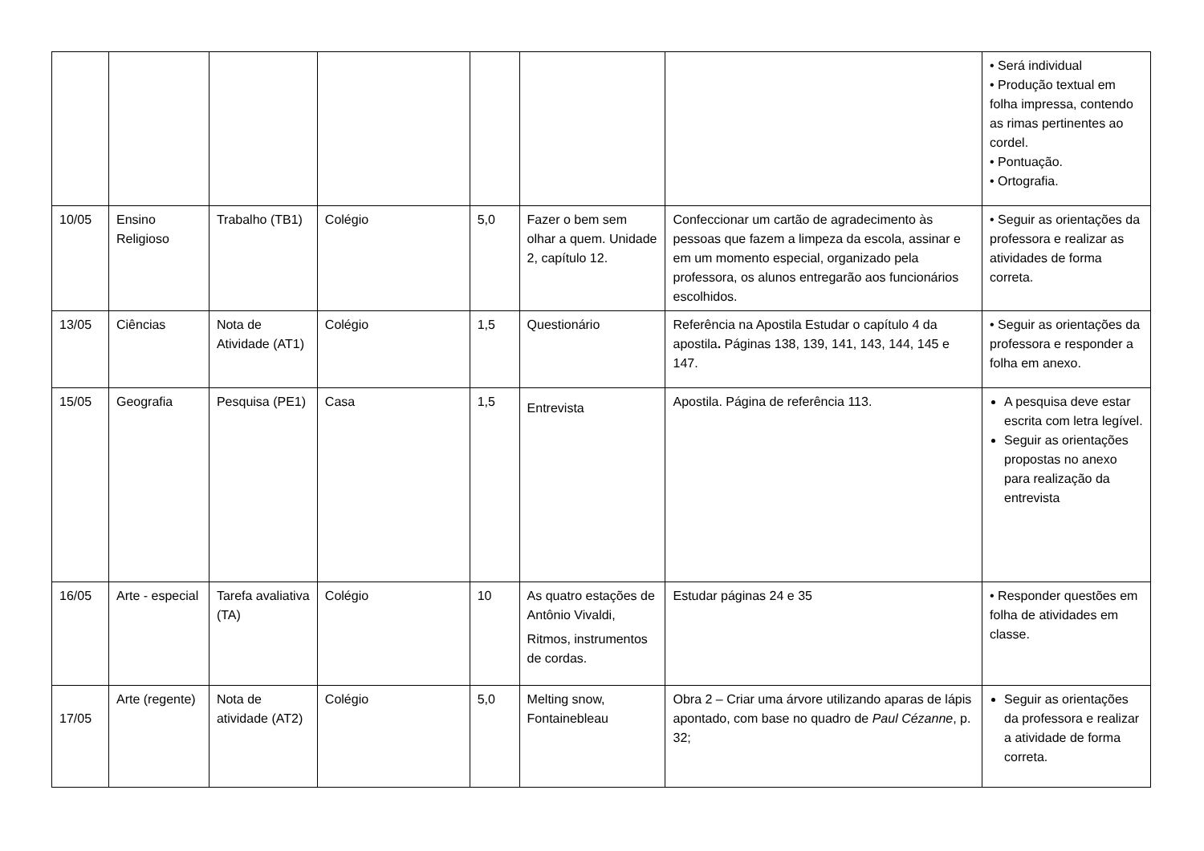| | | | | | | | • Será individual • Produção textual em folha impressa, contendo as rimas pertinentes ao cordel. • Pontuação. • Ortografia. |
| 10/05 | Ensino Religioso | Trabalho (TB1) | Colégio | 5,0 | Fazer o bem sem olhar a quem. Unidade 2, capítulo 12. | Confeccionar um cartão de agradecimento às pessoas que fazem a limpeza da escola, assinar e em um momento especial, organizado pela professora, os alunos entregarão aos funcionários escolhidos. | • Seguir as orientações da professora e realizar as atividades de forma correta. |
| 13/05 | Ciências | Nota de Atividade (AT1) | Colégio | 1,5 | Questionário | Referência na Apostila Estudar o capítulo 4 da apostila . Páginas 138, 139, 141, 143, 144, 145 e 147. | • Seguir as orientações da professora e responder a folha em anexo. |
| 15/05 | Geografia | Pesquisa (PE1) | Casa | 1,5 | Entrevista | Apostila. Página de referência 113. | A pesquisa deve estar escrita com letra legível. Seguir as orientações propostas no anexo para realização da entrevista |
| 16/05 | Arte - especial | Tarefa avaliativa (TA) | Colégio | 10 | As quatro estações de Antônio Vivaldi, Ritmos, instrumentos de cordas. | Estudar páginas 24 e 35 | • Responder questões em folha de atividades em classe. |
| 17/05 | Arte (regente) | Nota de atividade (AT2) | Colégio | 5,0 | Melting snow, Fontainebleau | Obra 2 – Criar uma árvore utilizando aparas de lápis apontado, com base no quadro de Paul Cézanne , p. 32; | Seguir as orientações da professora e realizar a atividade de forma correta. |